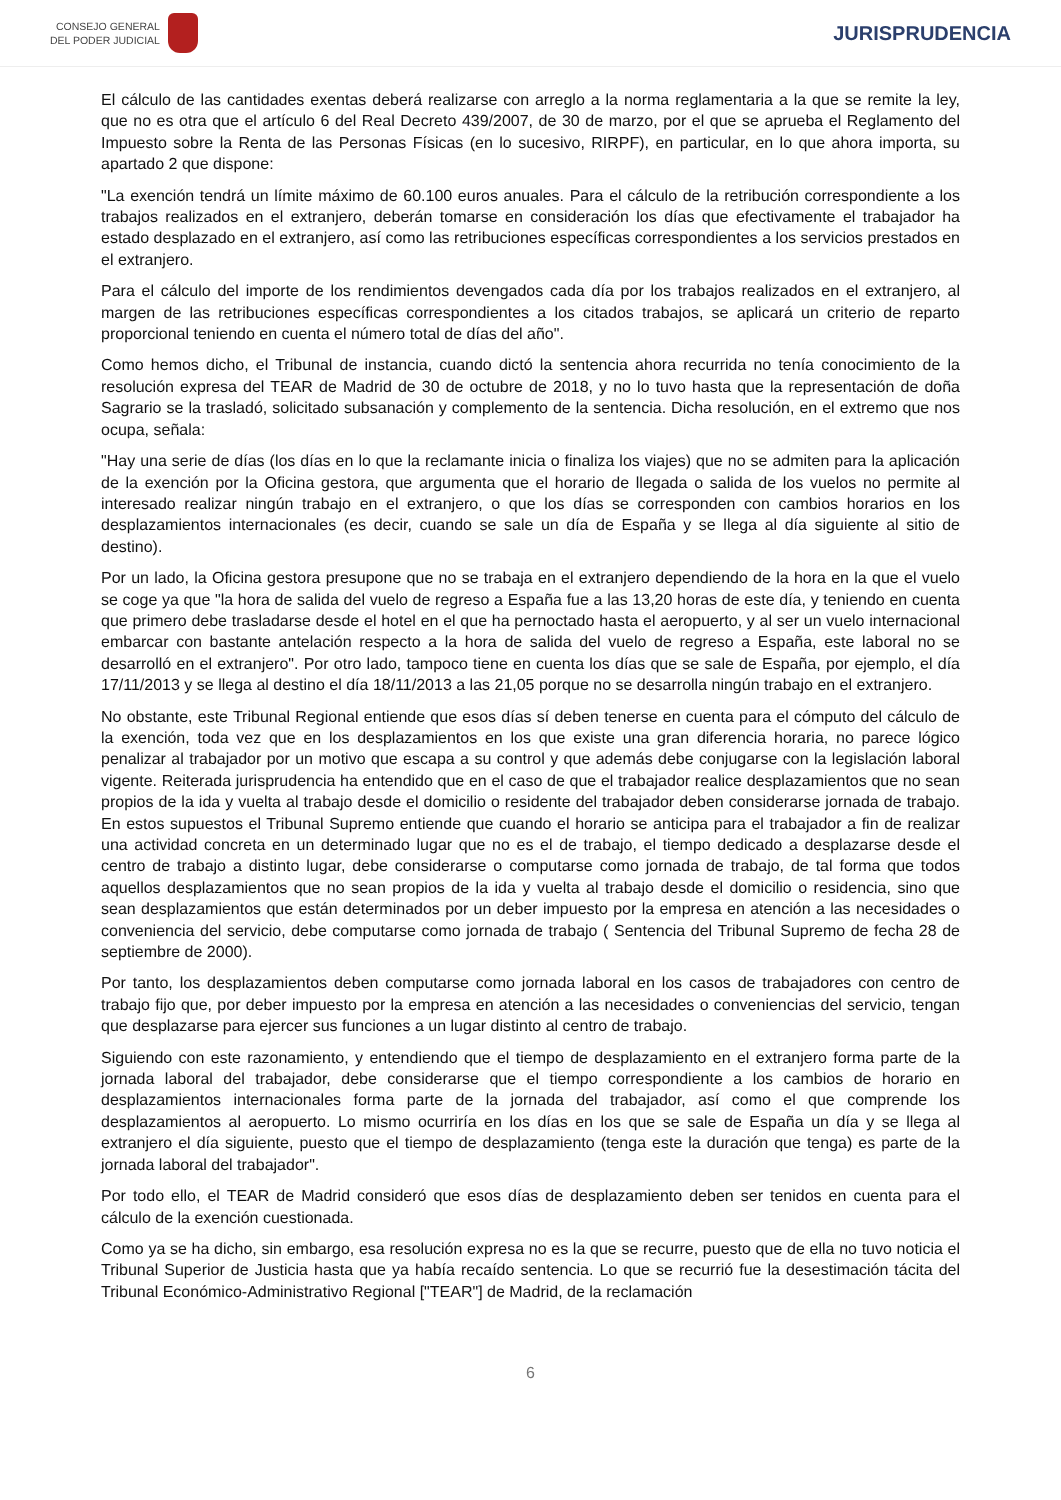CONSEJO GENERAL
DEL PODER JUDICIAL
JURISPRUDENCIA
El cálculo de las cantidades exentas deberá realizarse con arreglo a la norma reglamentaria a la que se remite la ley, que no es otra que el artículo 6 del Real Decreto 439/2007, de 30 de marzo, por el que se aprueba el Reglamento del Impuesto sobre la Renta de las Personas Físicas (en lo sucesivo, RIRPF), en particular, en lo que ahora importa, su apartado 2 que dispone:
"La exención tendrá un límite máximo de 60.100 euros anuales. Para el cálculo de la retribución correspondiente a los trabajos realizados en el extranjero, deberán tomarse en consideración los días que efectivamente el trabajador ha estado desplazado en el extranjero, así como las retribuciones específicas correspondientes a los servicios prestados en el extranjero.
Para el cálculo del importe de los rendimientos devengados cada día por los trabajos realizados en el extranjero, al margen de las retribuciones específicas correspondientes a los citados trabajos, se aplicará un criterio de reparto proporcional teniendo en cuenta el número total de días del año".
Como hemos dicho, el Tribunal de instancia, cuando dictó la sentencia ahora recurrida no tenía conocimiento de la resolución expresa del TEAR de Madrid de 30 de octubre de 2018, y no lo tuvo hasta que la representación de doña Sagrario se la trasladó, solicitado subsanación y complemento de la sentencia. Dicha resolución, en el extremo que nos ocupa, señala:
"Hay una serie de días (los días en lo que la reclamante inicia o finaliza los viajes) que no se admiten para la aplicación de la exención por la Oficina gestora, que argumenta que el horario de llegada o salida de los vuelos no permite al interesado realizar ningún trabajo en el extranjero, o que los días se corresponden con cambios horarios en los desplazamientos internacionales (es decir, cuando se sale un día de España y se llega al día siguiente al sitio de destino).
Por un lado, la Oficina gestora presupone que no se trabaja en el extranjero dependiendo de la hora en la que el vuelo se coge ya que "la hora de salida del vuelo de regreso a España fue a las 13,20 horas de este día, y teniendo en cuenta que primero debe trasladarse desde el hotel en el que ha pernoctado hasta el aeropuerto, y al ser un vuelo internacional embarcar con bastante antelación respecto a la hora de salida del vuelo de regreso a España, este laboral no se desarrolló en el extranjero". Por otro lado, tampoco tiene en cuenta los días que se sale de España, por ejemplo, el día 17/11/2013 y se llega al destino el día 18/11/2013 a las 21,05 porque no se desarrolla ningún trabajo en el extranjero.
No obstante, este Tribunal Regional entiende que esos días sí deben tenerse en cuenta para el cómputo del cálculo de la exención, toda vez que en los desplazamientos en los que existe una gran diferencia horaria, no parece lógico penalizar al trabajador por un motivo que escapa a su control y que además debe conjugarse con la legislación laboral vigente. Reiterada jurisprudencia ha entendido que en el caso de que el trabajador realice desplazamientos que no sean propios de la ida y vuelta al trabajo desde el domicilio o residente del trabajador deben considerarse jornada de trabajo. En estos supuestos el Tribunal Supremo entiende que cuando el horario se anticipa para el trabajador a fin de realizar una actividad concreta en un determinado lugar que no es el de trabajo, el tiempo dedicado a desplazarse desde el centro de trabajo a distinto lugar, debe considerarse o computarse como jornada de trabajo, de tal forma que todos aquellos desplazamientos que no sean propios de la ida y vuelta al trabajo desde el domicilio o residencia, sino que sean desplazamientos que están determinados por un deber impuesto por la empresa en atención a las necesidades o conveniencia del servicio, debe computarse como jornada de trabajo ( Sentencia del Tribunal Supremo de fecha 28 de septiembre de 2000).
Por tanto, los desplazamientos deben computarse como jornada laboral en los casos de trabajadores con centro de trabajo fijo que, por deber impuesto por la empresa en atención a las necesidades o conveniencias del servicio, tengan que desplazarse para ejercer sus funciones a un lugar distinto al centro de trabajo.
Siguiendo con este razonamiento, y entendiendo que el tiempo de desplazamiento en el extranjero forma parte de la jornada laboral del trabajador, debe considerarse que el tiempo correspondiente a los cambios de horario en desplazamientos internacionales forma parte de la jornada del trabajador, así como el que comprende los desplazamientos al aeropuerto. Lo mismo ocurriría en los días en los que se sale de España un día y se llega al extranjero el día siguiente, puesto que el tiempo de desplazamiento (tenga este la duración que tenga) es parte de la jornada laboral del trabajador".
Por todo ello, el TEAR de Madrid consideró que esos días de desplazamiento deben ser tenidos en cuenta para el cálculo de la exención cuestionada.
Como ya se ha dicho, sin embargo, esa resolución expresa no es la que se recurre, puesto que de ella no tuvo noticia el Tribunal Superior de Justicia hasta que ya había recaído sentencia. Lo que se recurrió fue la desestimación tácita del Tribunal Económico-Administrativo Regional ["TEAR"] de Madrid, de la reclamación
6